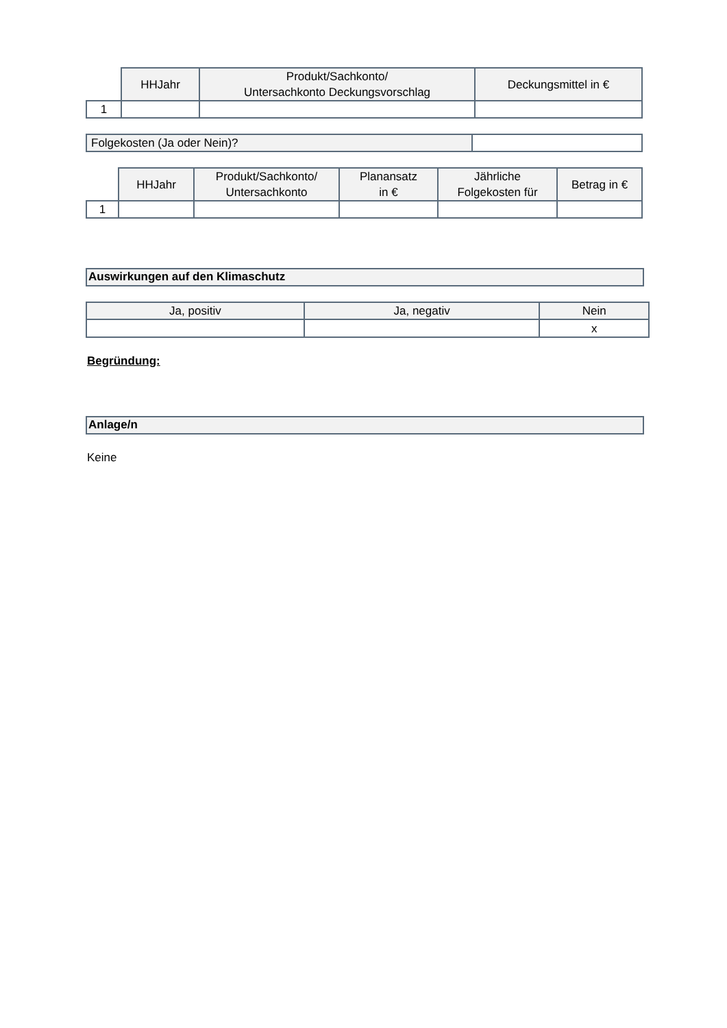| | HHJahr | Produkt/Sachkonto/ Untersachkonto Deckungsvorschlag | Deckungsmittel in € |
| --- | --- | --- | --- |
| 1 | | | |
| Folgekosten (Ja oder Nein)? | |
| | HHJahr | Produkt/Sachkonto/ Untersachkonto | Planansatz in € | Jährliche Folgekosten für | Betrag in € |
| --- | --- | --- | --- | --- | --- |
| 1 | | | | | |
Auswirkungen auf den Klimaschutz
| Ja, positiv | Ja, negativ | Nein |
| --- | --- | --- |
| | | x |
Begründung:
Anlage/n
Keine